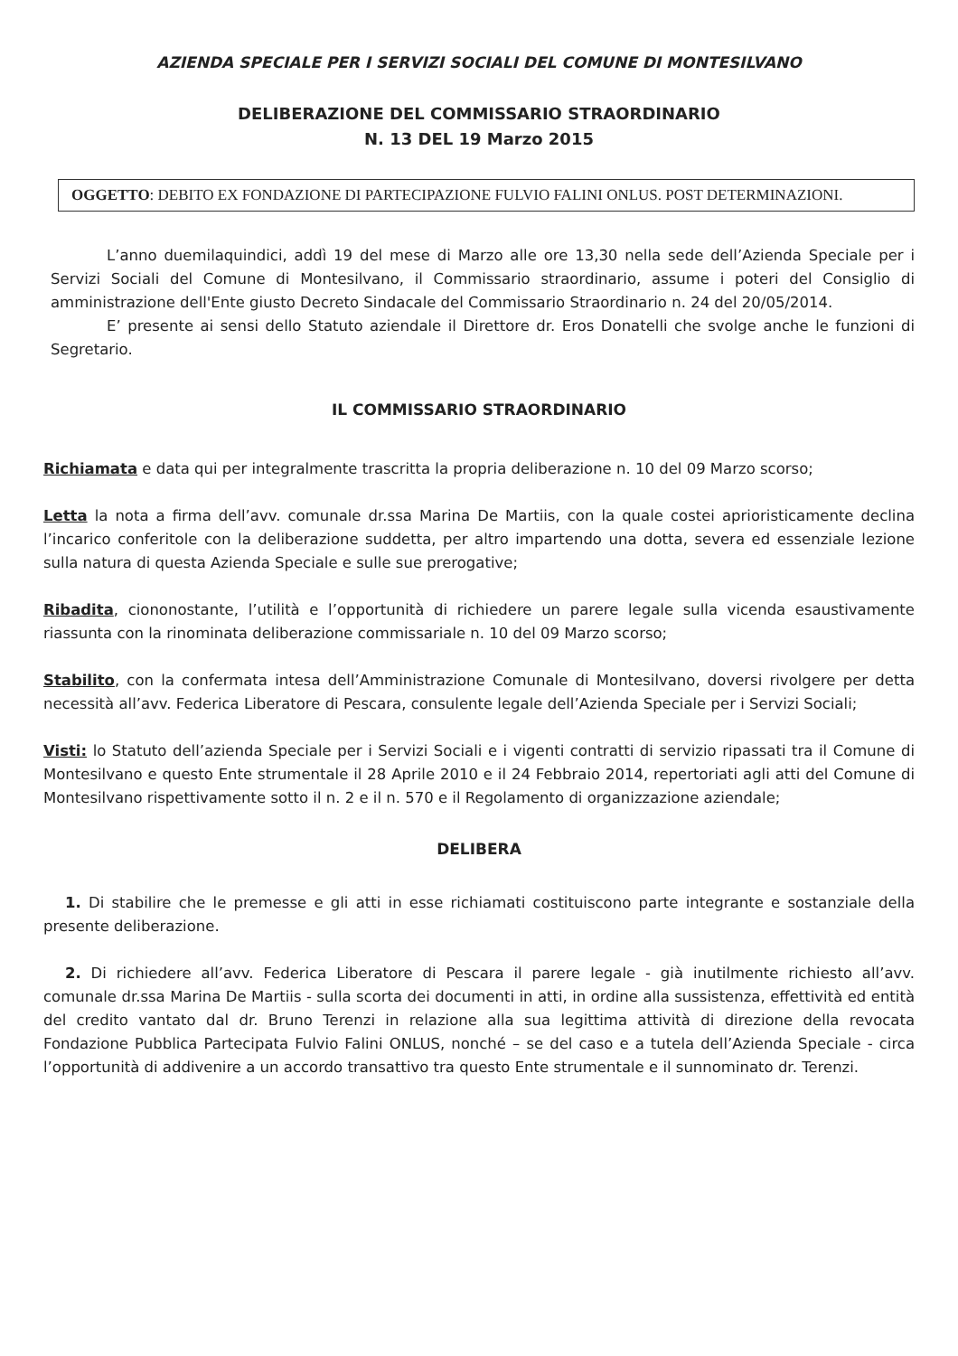AZIENDA SPECIALE PER I SERVIZI SOCIALI DEL COMUNE DI MONTESILVANO
DELIBERAZIONE DEL COMMISSARIO STRAORDINARIO
N. 13 DEL 19 Marzo 2015
OGGETTO: DEBITO EX FONDAZIONE DI PARTECIPAZIONE FULVIO FALINI ONLUS. POST DETERMINAZIONI.
L’anno duemilaquindici, addì 19 del mese di Marzo alle ore 13,30 nella sede dell’Azienda Speciale per i Servizi Sociali del Comune di Montesilvano, il Commissario straordinario, assume i poteri del Consiglio di amministrazione dell'Ente giusto Decreto Sindacale del Commissario Straordinario n. 24 del 20/05/2014.
E’ presente ai sensi dello Statuto aziendale il Direttore dr. Eros Donatelli che svolge anche le funzioni di Segretario.
IL COMMISSARIO STRAORDINARIO
Richiamata e data qui per integralmente trascritta la propria deliberazione n. 10 del 09 Marzo scorso;
Letta la nota a firma dell’avv. comunale dr.ssa Marina De Martiis, con la quale costei aprioristicamente declina l’incarico conferitole con la deliberazione suddetta, per altro impartendo una dotta, severa ed essenziale lezione sulla natura di questa Azienda Speciale e sulle sue prerogative;
Ribadita, ciononostante, l’utilità e l’opportunità di richiedere un parere legale sulla vicenda esaustivamente riassunta con la rinominata deliberazione commissariale n. 10 del 09 Marzo scorso;
Stabilito, con la confermata intesa dell’Amministrazione Comunale di Montesilvano, doversi rivolgere per detta necessità all’avv. Federica Liberatore di Pescara, consulente legale dell’Azienda Speciale per i Servizi Sociali;
Visti: lo Statuto dell’azienda Speciale per i Servizi Sociali e i vigenti contratti di servizio ripassati tra il Comune di Montesilvano e questo Ente strumentale il 28 Aprile 2010 e il 24 Febbraio 2014, repertoriati agli atti del Comune di Montesilvano rispettivamente sotto il n. 2 e il n. 570 e il Regolamento di organizzazione aziendale;
DELIBERA
1. Di stabilire che le premesse e gli atti in esse richiamati costituiscono parte integrante e sostanziale della presente deliberazione.
2. Di richiedere all’avv. Federica Liberatore di Pescara il parere legale - già inutilmente richiesto all’avv. comunale dr.ssa Marina De Martiis - sulla scorta dei documenti in atti, in ordine alla sussistenza, effettività ed entità del credito vantato dal dr. Bruno Terenzi in relazione alla sua legittima attività di direzione della revocata Fondazione Pubblica Partecipata Fulvio Falini ONLUS, nonché – se del caso e a tutela dell’Azienda Speciale - circa l’opportunità di addivenire a un accordo transattivo tra questo Ente strumentale e il sunnominato dr. Terenzi.